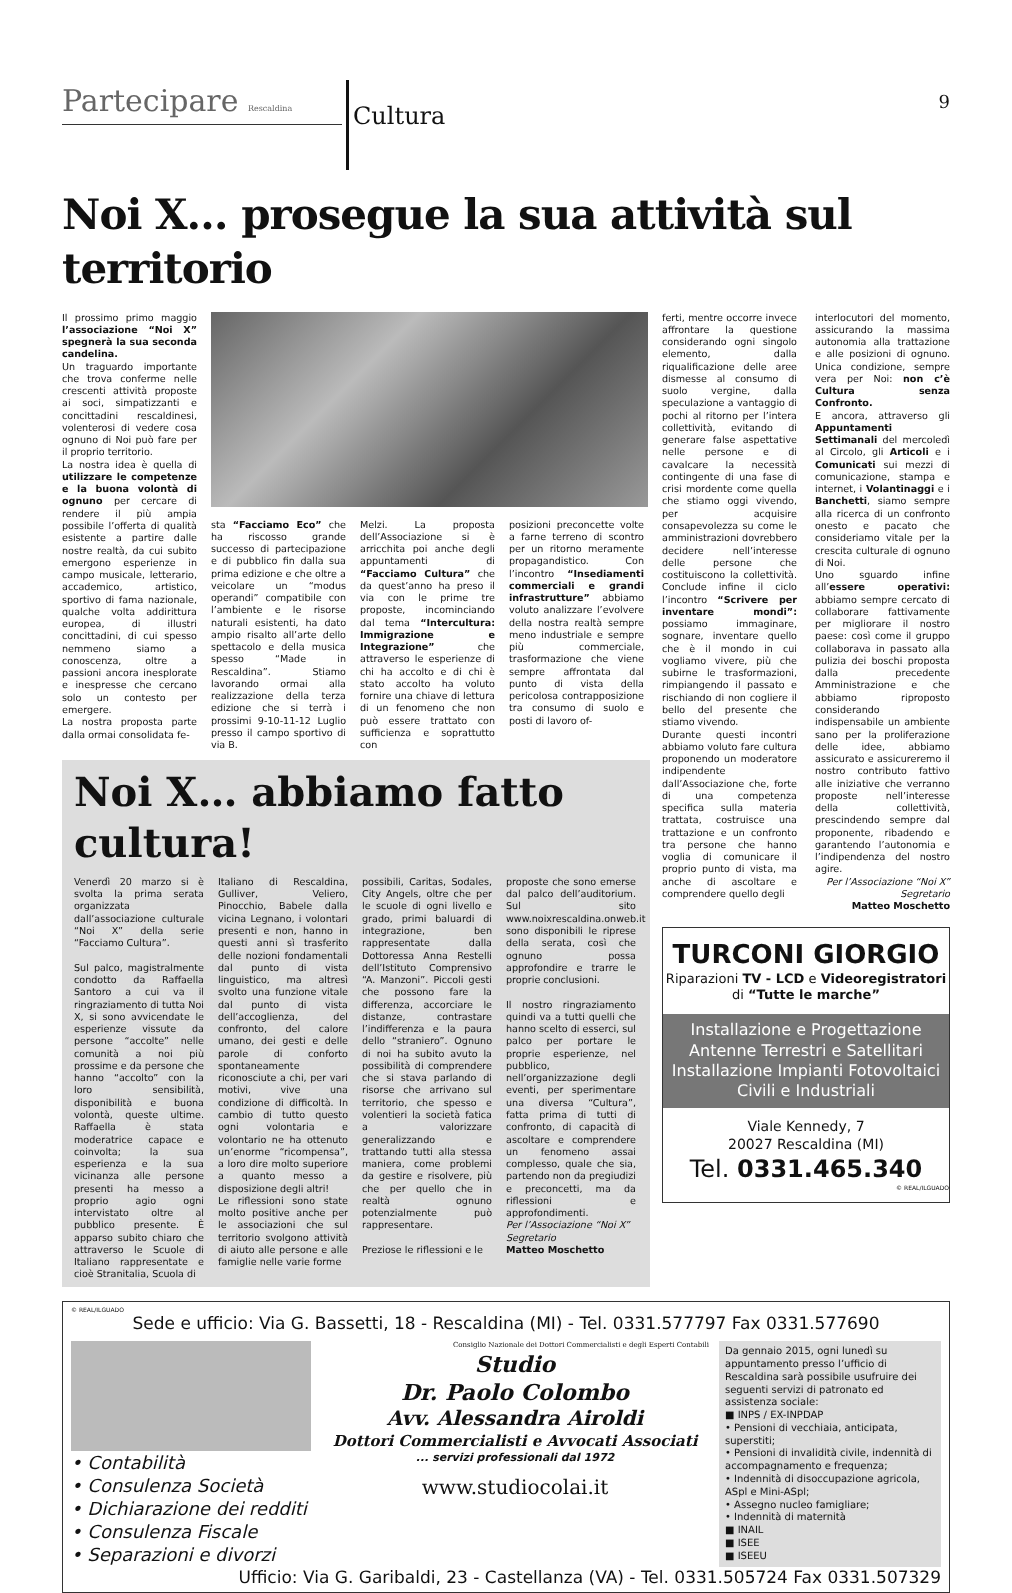Partecipare Rescaldina
Cultura
9
Noi X… prosegue la sua attività sul territorio
Il prossimo primo maggio l’associazione “Noi X” spegnerà la sua seconda candelina.
Un traguardo importante che trova conferme nelle crescenti attività proposte ai soci, simpatizzanti e concittadini rescaldinesi, volenterosi di vedere cosa ognuno di Noi può fare per il proprio territorio.
La nostra idea è quella di utilizzare le competenze e la buona volontà di ognuno per cercare di rendere il più ampia possibile l’offerta di qualità esistente a partire dalle nostre realtà, da cui subito emergono esperienze in campo musicale, letterario, accademico, artistico, sportivo di fama nazionale, qualche volta addirittura europea, di illustri concittadini, di cui spesso nemmeno siamo a conoscenza, oltre a passioni ancora inesplorate e inespresse che cercano solo un contesto per emergere.
La nostra proposta parte dalla ormai consolidata fe-
sta “Facciamo Eco” che ha riscosso grande successo di partecipazione e di pubblico fin dalla sua prima edizione e che oltre a veicolare un “modus operandi” compatibile con l’ambiente e le risorse naturali esistenti, ha dato ampio risalto all’arte dello spettacolo e della musica spesso “Made in Rescaldina”. Stiamo lavorando ormai alla realizzazione della terza edizione che si terrà i prossimi 9-10-11-12 Luglio presso il campo sportivo di via B.
Melzi. La proposta dell’Associazione si è arricchita poi anche degli appuntamenti di “Facciamo Cultura” che da quest’anno ha preso il via con le prime tre proposte, incominciando dal tema “Intercultura: Immigrazione e Integrazione” che attraverso le esperienze di chi ha accolto e di chi è stato accolto ha voluto fornire una chiave di lettura di un fenomeno che non può essere trattato con sufficienza e soprattutto con
posizioni preconcette volte a farne terreno di scontro per un ritorno meramente propagandistico. Con l’incontro “Insediamenti commerciali e grandi infrastrutture” abbiamo voluto analizzare l’evolvere della nostra realtà sempre meno industriale e sempre più commerciale, trasformazione che viene sempre affrontata dal punto di vista della pericolosa contrapposizione tra consumo di suolo e posti di lavoro of-
Noi X… abbiamo fatto cultura!
Venerdì 20 marzo si è svolta la prima serata organizzata dall’associazione culturale “Noi X” della serie “Facciamo Cultura”.
Sul palco, magistralmente condotto da Raffaella Santoro a cui va il ringraziamento di tutta Noi X, si sono avvicendate le esperienze vissute da persone “accolte” nelle comunità a noi più prossime e da persone che hanno “accolto” con la loro sensibilità, disponibilità e buona volontà, queste ultime. Raffaella è stata moderatrice capace e coinvolta; la sua esperienza e la sua vicinanza alle persone presenti ha messo a proprio agio ogni intervistato oltre al pubblico presente. È apparso subito chiaro che attraverso le Scuole di Italiano rappresentate e cioè Stranitalia, Scuola di
Italiano di Rescaldina, Gulliver, Veliero, Pinocchio, Babele dalla vicina Legnano, i volontari presenti e non, hanno in questi anni sì trasferito delle nozioni fondamentali dal punto di vista linguistico, ma altresì svolto una funzione vitale dal punto di vista dell’accoglienza, del confronto, del calore umano, dei gesti e delle parole di conforto spontaneamente riconosciute a chi, per vari motivi, vive una condizione di difficoltà. In cambio di tutto questo ogni volontaria e volontario ne ha ottenuto un’enorme “ricompensa”, a loro dire molto superiore a quanto messo a disposizione degli altri!
Le riflessioni sono state molto positive anche per le associazioni che sul territorio svolgono attività di aiuto alle persone e alle famiglie nelle varie forme
possibili, Caritas, Sodales, City Angels, oltre che per le scuole di ogni livello e grado, primi baluardi di integrazione, ben rappresentate dalla Dottoressa Anna Restelli dell’Istituto Comprensivo “A. Manzoni”. Piccoli gesti che possono fare la differenza, accorciare le distanze, contrastare l’indifferenza e la paura dello “straniero”. Ognuno di noi ha subito avuto la possibilità di comprendere che si stava parlando di risorse che arrivano sul territorio, che spesso e volentieri la società fatica a valorizzare generalizzando e trattando tutti alla stessa maniera, come problemi da gestire e risolvere, più che per quello che in realtà ognuno potenzialmente può rappresentare.
Preziose le riflessioni e le
proposte che sono emerse dal palco dell’auditorium. Sul sito www.noixrescaldina.onweb.it sono disponibili le riprese della serata, così che ognuno possa approfondire e trarre le proprie conclusioni.
Il nostro ringraziamento quindi va a tutti quelli che hanno scelto di esserci, sul palco per portare le proprie esperienze, nel pubblico, nell’organizzazione degli eventi, per sperimentare una diversa “Cultura”, fatta prima di tutti di confronto, di capacità di ascoltare e comprendere un fenomeno assai complesso, quale che sia, partendo non da pregiudizi e preconcetti, ma da riflessioni e approfondimenti.
Per l’Associazione “Noi X”
Segretario
Matteo Moschetto
ferti, mentre occorre invece affrontare la questione considerando ogni singolo elemento, dalla riqualificazione delle aree dismesse al consumo di suolo vergine, dalla speculazione a vantaggio di pochi al ritorno per l’intera collettività, evitando di generare false aspettative nelle persone e di cavalcare la necessità contingente di una fase di crisi mordente come quella che stiamo oggi vivendo, per acquisire consapevolezza su come le amministrazioni dovrebbero decidere nell’interesse delle persone che costituiscono la collettività. Conclude infine il ciclo l’incontro “Scrivere per inventare mondi”: possiamo immaginare, sognare, inventare quello che è il mondo in cui vogliamo vivere, più che subirne le trasformazioni, rimpiangendo il passato e rischiando di non cogliere il bello del presente che stiamo vivendo.
Durante questi incontri abbiamo voluto fare cultura proponendo un moderatore indipendente dall’Associazione che, forte di una competenza specifica sulla materia trattata, costruisce una trattazione e un confronto tra persone che hanno voglia di comunicare il proprio punto di vista, ma anche di ascoltare e comprendere quello degli
interlocutori del momento, assicurando la massima autonomia alla trattazione e alle posizioni di ognuno. Unica condizione, sempre vera per Noi: non c’è Cultura senza Confronto.
E ancora, attraverso gli Appuntamenti Settimanali del mercoledì al Circolo, gli Articoli e i Comunicati sui mezzi di comunicazione, stampa e internet, i Volantinaggi e i Banchetti, siamo sempre alla ricerca di un confronto onesto e pacato che consideriamo vitale per la crescita culturale di ognuno di Noi.
Uno sguardo infine all’essere operativi: abbiamo sempre cercato di collaborare fattivamente per migliorare il nostro paese: così come il gruppo collaborava in passato alla pulizia dei boschi proposta dalla precedente Amministrazione e che abbiamo riproposto considerando indispensabile un ambiente sano per la proliferazione delle idee, abbiamo assicurato e assicureremo il nostro contributo fattivo alle iniziative che verranno proposte nell’interesse della collettività, prescindendo sempre dal proponente, ribadendo e garantendo l’autonomia e l’indipendenza del nostro agire.
Per l’Associazione “Noi X”
Segretario
Matteo Moschetto
TURCONI GIORGIO
Riparazioni TV - LCD e Videoregistratori
di “Tutte le marche”
Installazione e Progettazione
Antenne Terrestri e Satellitari
Installazione Impianti Fotovoltaici
Civili e Industriali
Viale Kennedy, 7
20027 Rescaldina (MI)
Tel. 0331.465.340
© REAL/ILGUADO
© REAL/ILGUADO
Sede e ufficio: Via G. Bassetti, 18 - Rescaldina (MI) - Tel. 0331.577797 Fax 0331.577690
• Contabilità
• Consulenza Società
• Dichiarazione dei redditi
• Consulenza Fiscale
• Separazioni e divorzi
Consiglio Nazionale dei Dottori Commercialisti e degli Esperti Contabili
Studio
Dr. Paolo Colombo
Avv. Alessandra Airoldi
Dottori Commercialisti e Avvocati Associati
... servizi professionali dal 1972
www.studiocolai.it
Da gennaio 2015, ogni lunedì su appuntamento presso l’ufficio di Rescaldina sarà possibile usufruire dei seguenti servizi di patronato ed assistenza sociale:
■ INPS / EX-INPDAP
• Pensioni di vecchiaia, anticipata, superstiti;
• Pensioni di invalidità civile, indennità di accompagnamento e frequenza;
• Indennità di disoccupazione agricola, ASpl e Mini-ASpl;
• Assegno nucleo famigliare;
• Indennità di maternità
■ INAIL
■ ISEE
■ ISEEU
Ufficio: Via G. Garibaldi, 23 - Castellanza (VA) - Tel. 0331.505724 Fax 0331.507329